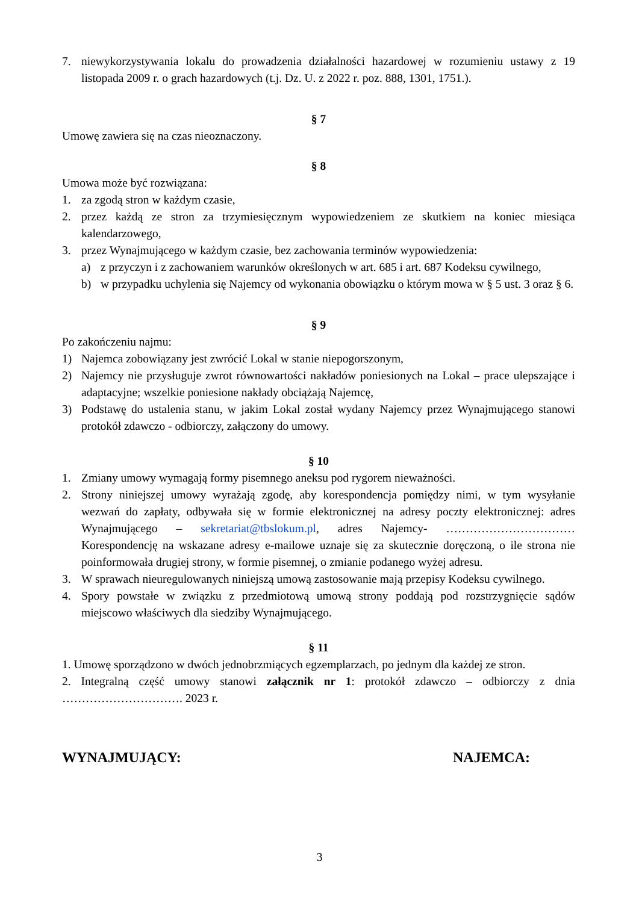7. niewykorzystywania lokalu do prowadzenia działalności hazardowej w rozumieniu ustawy z 19 listopada 2009 r. o grach hazardowych (t.j. Dz. U. z 2022 r. poz. 888, 1301, 1751.).
§ 7
Umowę zawiera się na czas nieoznaczony.
§ 8
Umowa może być rozwiązana:
1. za zgodą stron w każdym czasie,
2. przez każdą ze stron za trzymiesięcznym wypowiedzeniem ze skutkiem na koniec miesiąca kalendarzowego,
3. przez Wynajmującego w każdym czasie, bez zachowania terminów wypowiedzenia:
a) z przyczyn i z zachowaniem warunków określonych w art. 685 i art. 687 Kodeksu cywilnego,
b) w przypadku uchylenia się Najemcy od wykonania obowiązku o którym mowa w § 5 ust. 3 oraz § 6.
§ 9
Po zakończeniu najmu:
1) Najemca zobowiązany jest zwrócić Lokal w stanie niepogorszonym,
2) Najemcy nie przysługuje zwrot równowartości nakładów poniesionych na Lokal – prace ulepszające i adaptacyjne; wszelkie poniesione nakłady obciążają Najemcę,
3) Podstawę do ustalenia stanu, w jakim Lokal został wydany Najemcy przez Wynajmującego stanowi protokół zdawczo - odbiorczy, załączony do umowy.
§ 10
1. Zmiany umowy wymagają formy pisemnego aneksu pod rygorem nieważności.
2. Strony niniejszej umowy wyrażają zgodę, aby korespondencja pomiędzy nimi, w tym wysyłanie wezwań do zapłaty, odbywała się w formie elektronicznej na adresy poczty elektronicznej: adres Wynajmującego – sekretariat@tbslokum.pl, adres Najemcy- …………………………… Korespondencję na wskazane adresy e-mailowe uznaje się za skutecznie doręczoną, o ile strona nie poinformowała drugiej strony, w formie pisemnej, o zmianie podanego wyżej adresu.
3. W sprawach nieuregulowanych niniejszą umową zastosowanie mają przepisy Kodeksu cywilnego.
4. Spory powstałe w związku z przedmiotową umową strony poddają pod rozstrzygnięcie sądów miejscowo właściwych dla siedziby Wynajmującego.
§ 11
1. Umowę sporządzono w dwóch jednobrzmiących egzemplarzach, po jednym dla każdej ze stron.
2. Integralną część umowy stanowi załącznik nr 1: protokół zdawczo – odbiorczy z dnia …………………………. 2023 r.
WYNAJMUJĄCY: NAJEMCA:
3